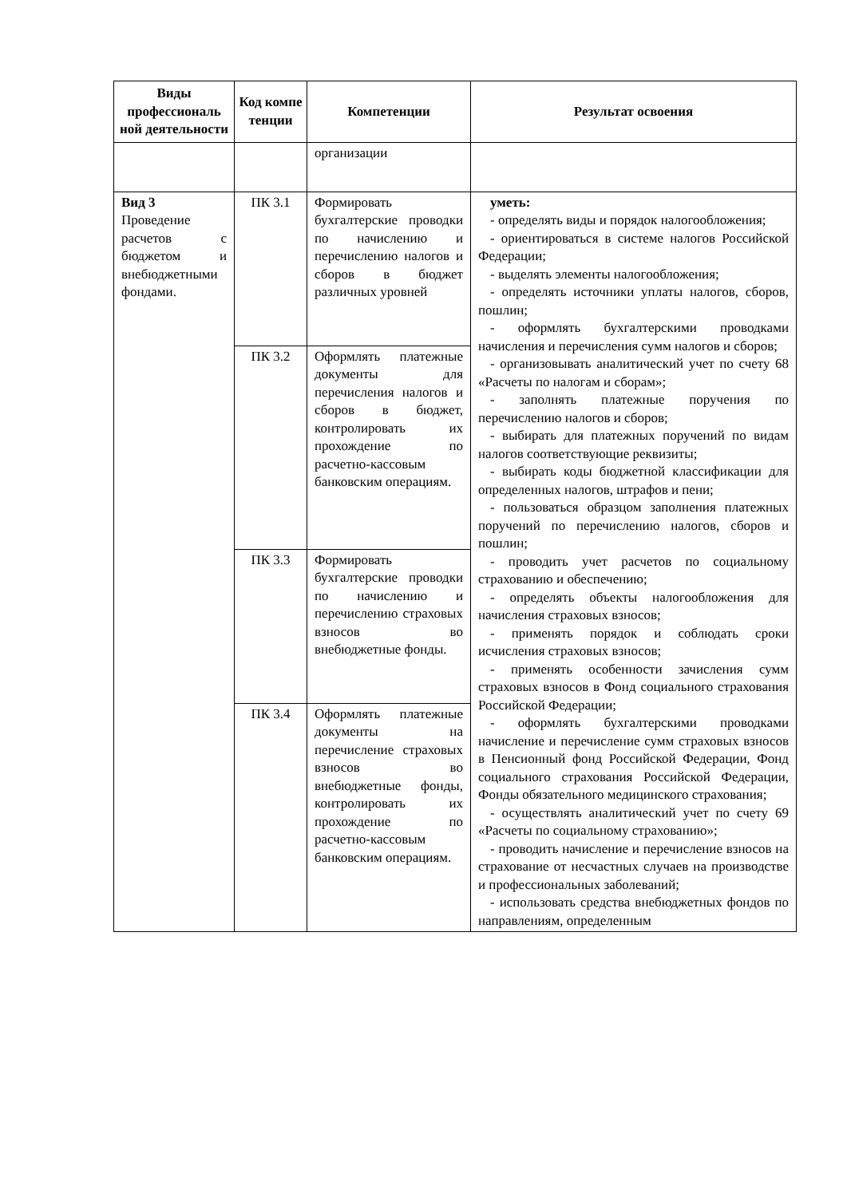| Виды профессиональ ной деятельности | Код компе тенции | Компетенции | Результат освоения |
| --- | --- | --- | --- |
| | | организации | |
| Вид 3 Проведение расчетов с бюджетом и внебюджетными фондами. | ПК 3.1 | Формировать бухгалтерские проводки по начислению и перечислению налогов и сборов в бюджет различных уровней | уметь: - определять виды и порядок налогообложения; - ориентироваться в системе налогов Российской Федерации; - выделять элементы налогообложения; - определять источники уплаты налогов, сборов, пошлин; - оформлять бухгалтерскими проводками начисления и перечисления сумм налогов и сборов; - организовывать аналитический учет по счету 68 «Расчеты по налогам и сборам»; - заполнять платежные поручения по перечислению налогов и сборов; - выбирать для платежных поручений по видам налогов соответствующие реквизиты; - выбирать коды бюджетной классификации для определенных налогов, штрафов и пени; - пользоваться образцом заполнения платежных поручений по перечислению налогов, сборов и пошлин; - проводить учет расчетов по социальному страхованию и обеспечению; - определять объекты налогообложения для начисления страховых взносов; - применять порядок и соблюдать сроки исчисления страховых взносов; - применять особенности зачисления сумм страховых взносов в Фонд социального страхования Российской Федерации; - оформлять бухгалтерскими проводками начисление и перечисление сумм страховых взносов в Пенсионный фонд Российской Федерации, Фонд социального страхования Российской Федерации, Фонды обязательного медицинского страхования; - осуществлять аналитический учет по счету 69 «Расчеты по социальному страхованию»; - проводить начисление и перечисление взносов на страхование от несчастных случаев на производстве и профессиональных заболеваний; - использовать средства внебюджетных фондов по направлениям, определенным |
| | ПК 3.2 | Оформлять платежные документы для перечисления налогов и сборов в бюджет, контролировать их прохождение по расчетно-кассовым банковским операциям. | |
| | ПК 3.3 | Формировать бухгалтерские проводки по начислению и перечислению страховых взносов во внебюджетные фонды. | |
| | ПК 3.4 | Оформлять платежные документы на перечисление страховых взносов во внебюджетные фонды, контролировать их прохождение по расчетно-кассовым банковским операциям. | |